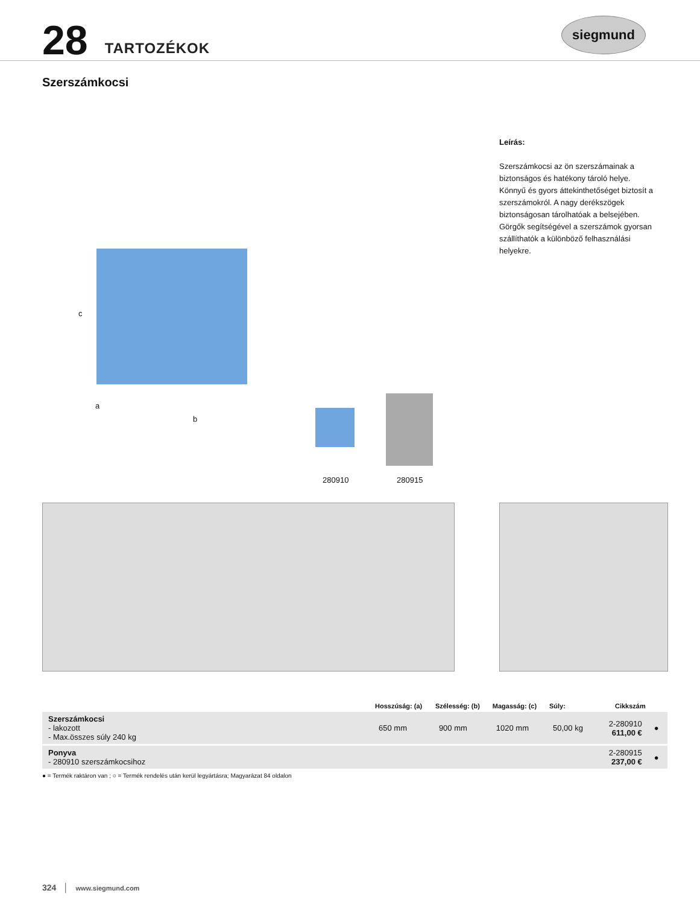28 TARTOZÉKOK
siegmund
Szerszámkocsi
Leírás:
Szerszámkocsi az ön szerszámainak a biztonságos és hatékony tároló helye. Könnyű és gyors áttekinthetőséget biztosít a szerszámokról. A nagy derékszögek biztonságosan tárolhatóak a belsejében. Görgők segítségével a szerszámok gyorsan szállíthatók a különböző felhasználási helyekre.
c
a
b
280910 280915
| | Hosszúság: (a) | Szélesség: (b) | Magasság: (c) | Súly: | Cikkszám | |
| --- | --- | --- | --- | --- | --- | --- |
| Szerszámkocsi - lakozott - Max.összes súly 240 kg | 650 mm | 900 mm | 1020 mm | 50,00 kg | 2-280910 611,00 € | ● |
| Ponyva - 280910 szerszámkocsihoz | | | | | 2-280915 237,00 € | ● |
● = Termék raktáron van ; ○ = Termék rendelés után kerül legyártásra; Magyarázat 84 oldalon
324 │ www.siegmund.com